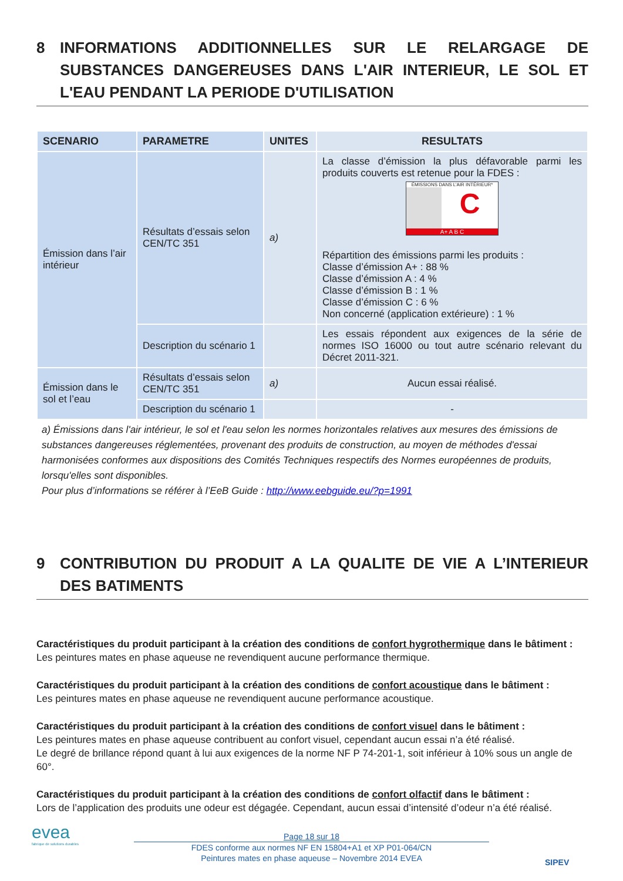8 INFORMATIONS ADDITIONNELLES SUR LE RELARGAGE DE SUBSTANCES DANGEREUSES DANS L'AIR INTERIEUR, LE SOL ET L'EAU PENDANT LA PERIODE D'UTILISATION
| SCENARIO | PARAMETRE | UNITES | RESULTATS |
| --- | --- | --- | --- |
| Émission dans l’air intérieur | Résultats d’essais selon CEN/TC 351 | a) | La classe d’émission la plus défavorable parmi les produits couverts est retenue pour la FDES : ÉMISSIONS DANS L’AIR INTÉRIEUR* C A+ A B C Répartition des émissions parmi les produits : Classe d’émission A+ : 88 % Classe d’émission A : 4 % Classe d’émission B : 1 % Classe d’émission C : 6 % Non concerné (application extérieure) : 1 % |
| | Description du scénario 1 | | Les essais répondent aux exigences de la série de normes ISO 16000 ou tout autre scénario relevant du Décret 2011-321. |
| Émission dans le sol et l’eau | Résultats d’essais selon CEN/TC 351 | a) | Aucun essai réalisé. |
| | Description du scénario 1 | | - |
a) Émissions dans l'air intérieur, le sol et l'eau selon les normes horizontales relatives aux mesures des émissions de substances dangereuses réglementées, provenant des produits de construction, au moyen de méthodes d'essai harmonisées conformes aux dispositions des Comités Techniques respectifs des Normes européennes de produits, lorsqu'elles sont disponibles.
Pour plus d’informations se référer à l’EeB Guide : http://www.eebguide.eu/?p=1991
9 CONTRIBUTION DU PRODUIT A LA QUALITE DE VIE A L’INTERIEUR DES BATIMENTS
Caractéristiques du produit participant à la création des conditions de confort hygrothermique dans le bâtiment :
Les peintures mates en phase aqueuse ne revendiquent aucune performance thermique.
Caractéristiques du produit participant à la création des conditions de confort acoustique dans le bâtiment :
Les peintures mates en phase aqueuse ne revendiquent aucune performance acoustique.
Caractéristiques du produit participant à la création des conditions de confort visuel dans le bâtiment :
Les peintures mates en phase aqueuse contribuent au confort visuel, cependant aucun essai n’a été réalisé.
Le degré de brillance répond quant à lui aux exigences de la norme NF P 74-201-1, soit inférieur à 10% sous un angle de 60°.
Caractéristiques du produit participant à la création des conditions de confort olfactif dans le bâtiment :
Lors de l’application des produits une odeur est dégagée. Cependant, aucun essai d’intensité d’odeur n’a été réalisé.
evea
fabrique de solutions durables
SIPEV
Page 18 sur 18
FDES conforme aux normes NF EN 15804+A1 et XP P01-064/CN
Peintures mates en phase aqueuse – Novembre 2014 EVEA